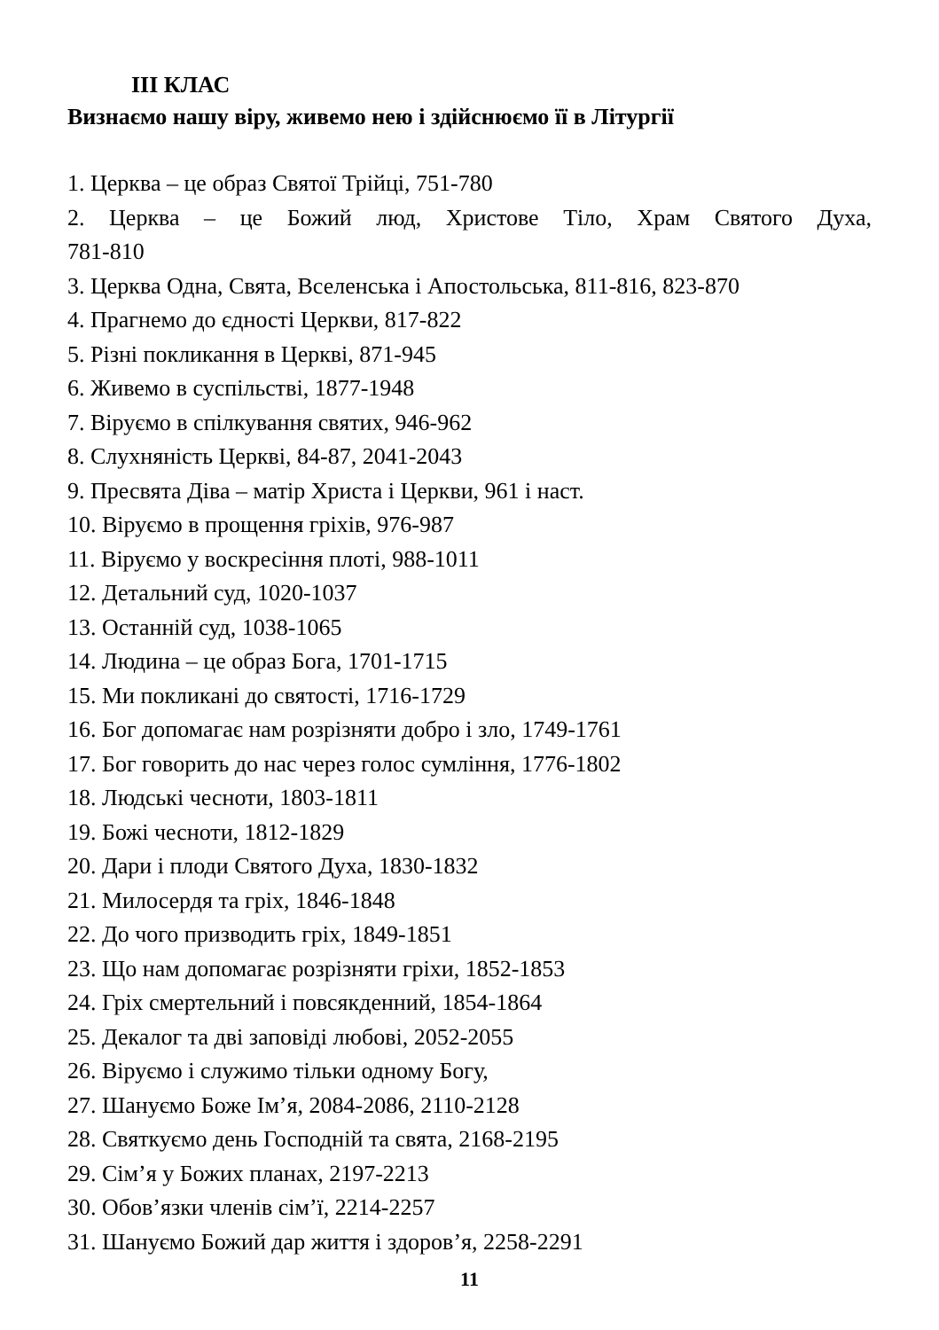ІІІ КЛАС
Визнаємо нашу віру, живемо нею і здійснюємо її в Літургії
1. Церква – це образ Святої Трійці, 751-780
2. Церква – це Божий люд, Христове Тіло, Храм Святого Духа,
781-810
3. Церква Одна, Свята, Вселенська і Апостольська, 811-816, 823-870
4. Прагнемо до єдності Церкви, 817-822
5. Різні покликання в Церкві, 871-945
6. Живемо в суспільстві, 1877-1948
7. Віруємо в спілкування святих, 946-962
8. Слухняність Церкві, 84-87, 2041-2043
9. Пресвята Діва – матір Христа і Церкви, 961 і наст.
10. Віруємо в прощення гріхів, 976-987
11. Віруємо у воскресіння плоті, 988-1011
12. Детальний суд, 1020-1037
13. Останній суд, 1038-1065
14. Людина – це образ Бога, 1701-1715
15. Ми покликані до святості, 1716-1729
16. Бог допомагає нам розрізняти добро і зло, 1749-1761
17. Бог говорить до нас через голос сумління, 1776-1802
18. Людські чесноти, 1803-1811
19. Божі чесноти, 1812-1829
20. Дари і плоди Святого Духа, 1830-1832
21. Милосердя та гріх, 1846-1848
22. До чого призводить гріх, 1849-1851
23. Що нам допомагає розрізняти гріхи, 1852-1853
24. Гріх смертельний і повсякденний, 1854-1864
25. Декалог та дві заповіді любові, 2052-2055
26. Віруємо і служимо тільки одному Богу,
27. Шануємо Боже Ім’я, 2084-2086, 2110-2128
28. Святкуємо день Господній та свята, 2168-2195
29. Сім’я у Божих планах, 2197-2213
30. Обов’язки членів сім’ї, 2214-2257
31. Шануємо Божий дар життя і здоров’я, 2258-2291
11